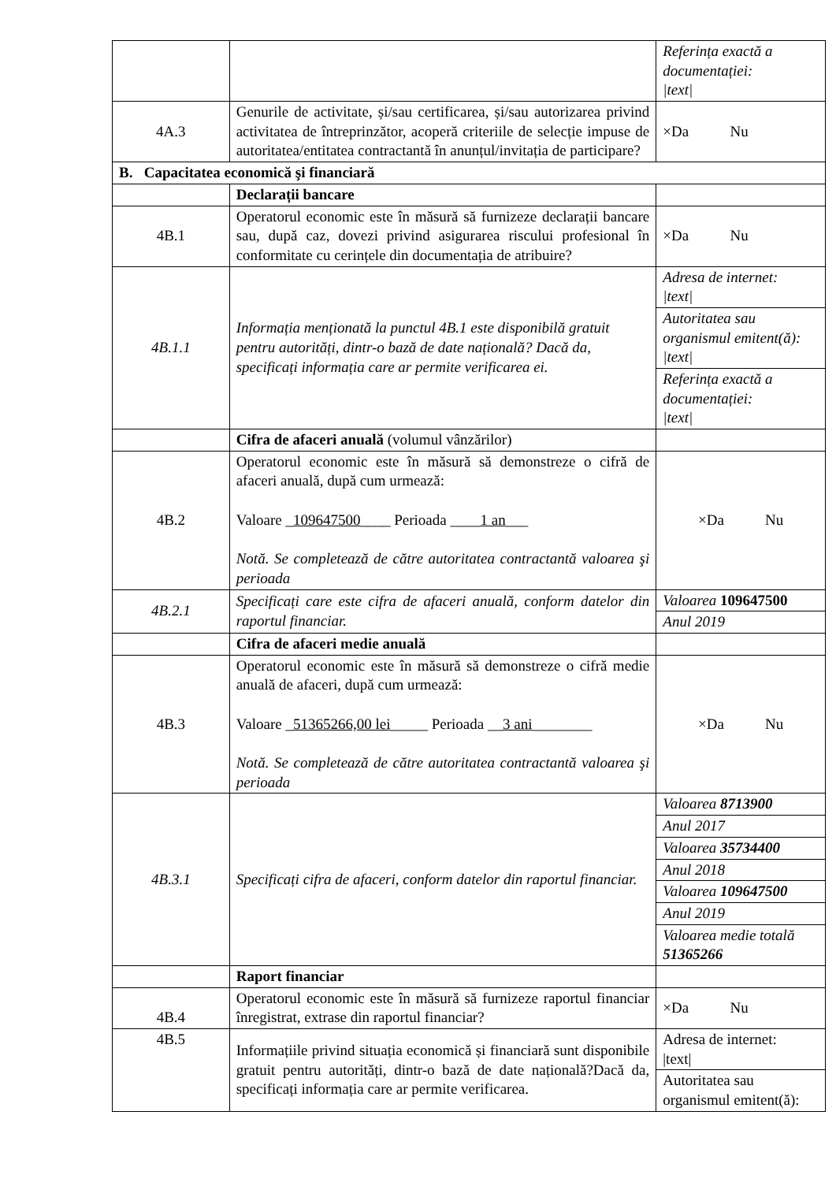| | | Referința exactă a documentației: /text/ |
| 4A.3 | Genurile de activitate, și/sau certificarea, și/sau autorizarea privind activitatea de întreprinzător, acoperă criteriile de selecție impuse de autoritatea/entitatea contractantă în anunțul/invitația de participare? | ×Da Nu |
| B. Capacitatea economică şi financiară | | |
| | Declarații bancare | |
| 4B.1 | Operatorul economic este în măsură să furnizeze declarații bancare sau, după caz, dovezi privind asigurarea riscului profesional în conformitate cu cerințele din documentația de atribuire? | ×Da Nu |
| 4B.1.1 | Informația menționată la punctul 4B.1 este disponibilă gratuit pentru autorități, dintr-o bază de date națională? Dacă da, specificați informația care ar permite verificarea ei. | Adresa de internet: /text/ Autoritatea sau organismul emitent(ă): /text/ Referința exactă a documentației: /text/ |
| | Cifra de afaceri anuală (volumul vânzărilor) | |
| 4B.2 | Operatorul economic este în măsură să demonstreze o cifră de afaceri anuală, după cum urmează: Valoare _ 109647500 ____ Perioada ____ 1 an ___ Notă. Se completează de către autoritatea contractantă valoarea şi perioada | ×Da Nu |
| 4B.2.1 | Specificați care este cifra de afaceri anuală, conform datelor din raportul financiar. | Valoarea 109647500 Anul 2019 |
| | Cifra de afaceri medie anuală | |
| 4B.3 | Operatorul economic este în măsură să demonstreze o cifră medie anuală de afaceri, după cum urmează: Valoare _ 51365266,00 lei _____ Perioada __ 3 ani ________ Notă. Se completează de către autoritatea contractantă valoarea şi perioada | ×Da Nu |
| 4B.3.1 | Specificați cifra de afaceri, conform datelor din raportul financiar. | Valoarea 8713900 Anul 2017 Valoarea 35734400 Anul 2018 Valoarea 109647500 Anul 2019 Valoarea medie totală 51365266 |
| | Raport financiar | |
| 4B.4 | Operatorul economic este în măsură să furnizeze raportul financiar înregistrat, extrase din raportul financiar? | ×Da Nu |
| 4B.5 | Informațiile privind situația economică și financiară sunt disponibile gratuit pentru autorități, dintr-o bază de date națională?Dacă da, specificați informația care ar permite verificarea. | Adresa de internet: /text/ Autoritatea sau organismul emitent(ă): |